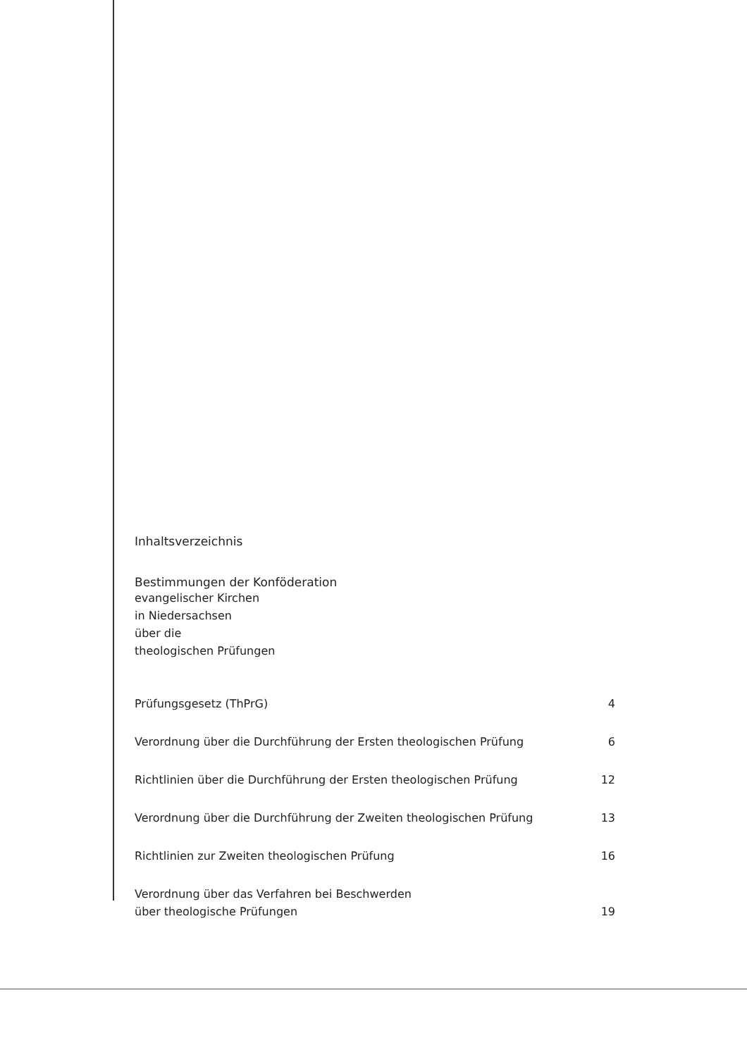Inhaltsverzeichnis
Bestimmungen der Konföderation
evangelischer Kirchen
in Niedersachsen
über die
theologischen Prüfungen
| Prüfungsgesetz (ThPrG) | 4 |
| Verordnung über die Durchführung der Ersten theologischen Prüfung | 6 |
| Richtlinien über die Durchführung der Ersten theologischen Prüfung | 12 |
| Verordnung über die Durchführung der Zweiten theologischen Prüfung | 13 |
| Richtlinien zur Zweiten theologischen Prüfung | 16 |
| Verordnung über das Verfahren bei Beschwerden über theologische Prüfungen | 19 |